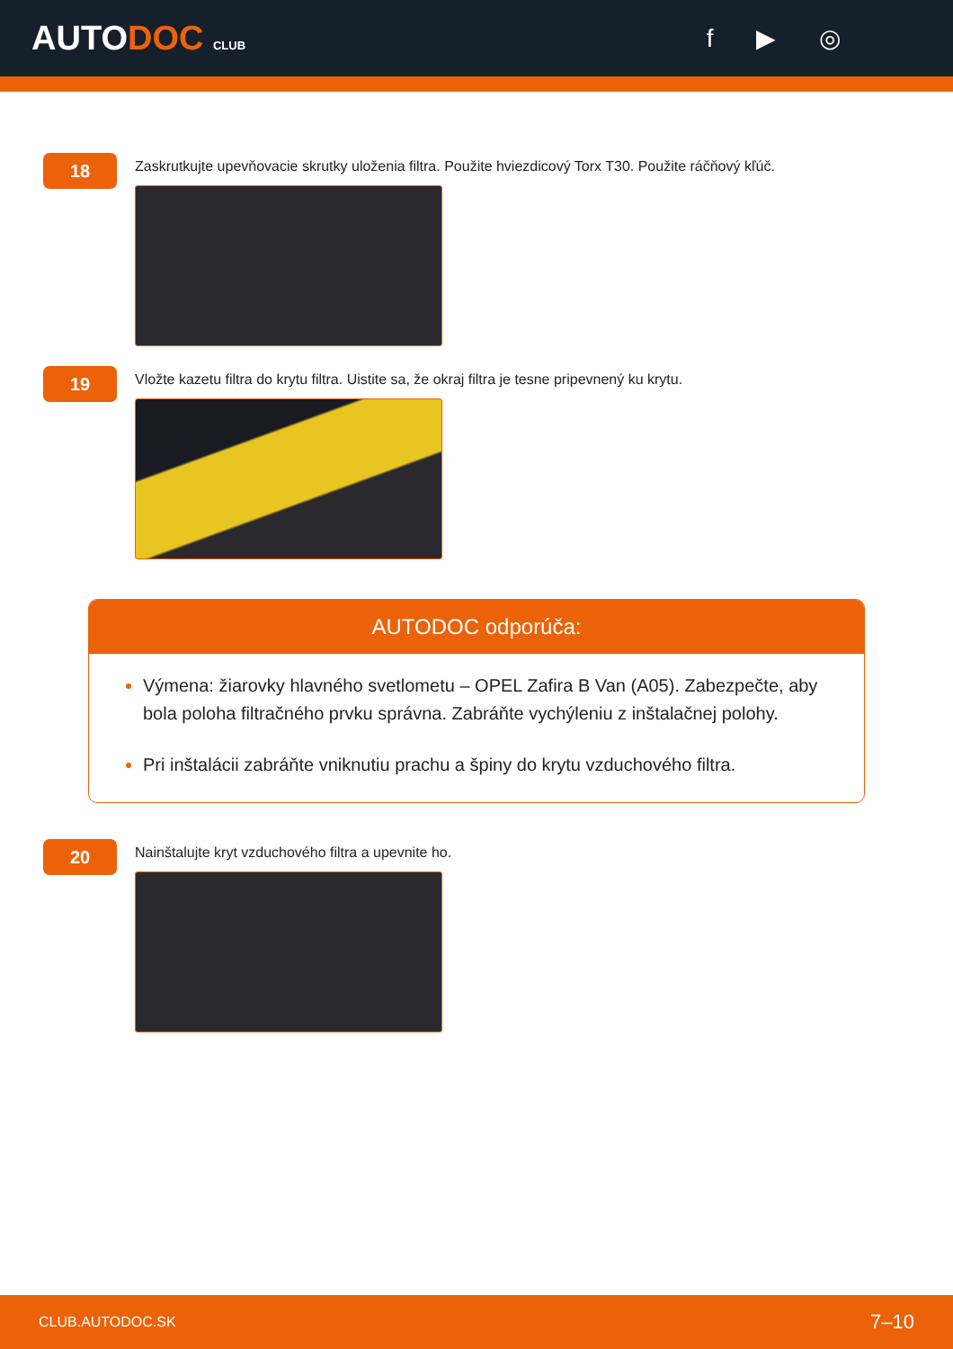AUTODOC CLUB
f ▶ ◎
18
Zaskrutkujte upevňovacie skrutky uloženia filtra. Použite hviezdicový Torx T30. Použite ráčňový kľúč.
19
Vložte kazetu filtra do krytu filtra. Uistite sa, že okraj filtra je tesne pripevnený ku krytu.
AUTODOC odporúča:
Výmena: žiarovky hlavného svetlometu – OPEL Zafira B Van (A05). Zabezpečte, aby bola poloha filtračného prvku správna. Zabráňte vychýleniu z inštalačnej polohy.
Pri inštalácii zabráňte vniknutiu prachu a špiny do krytu vzduchového filtra.
20
Nainštalujte kryt vzduchového filtra a upevnite ho.
CLUB.AUTODOC.SK 7–10